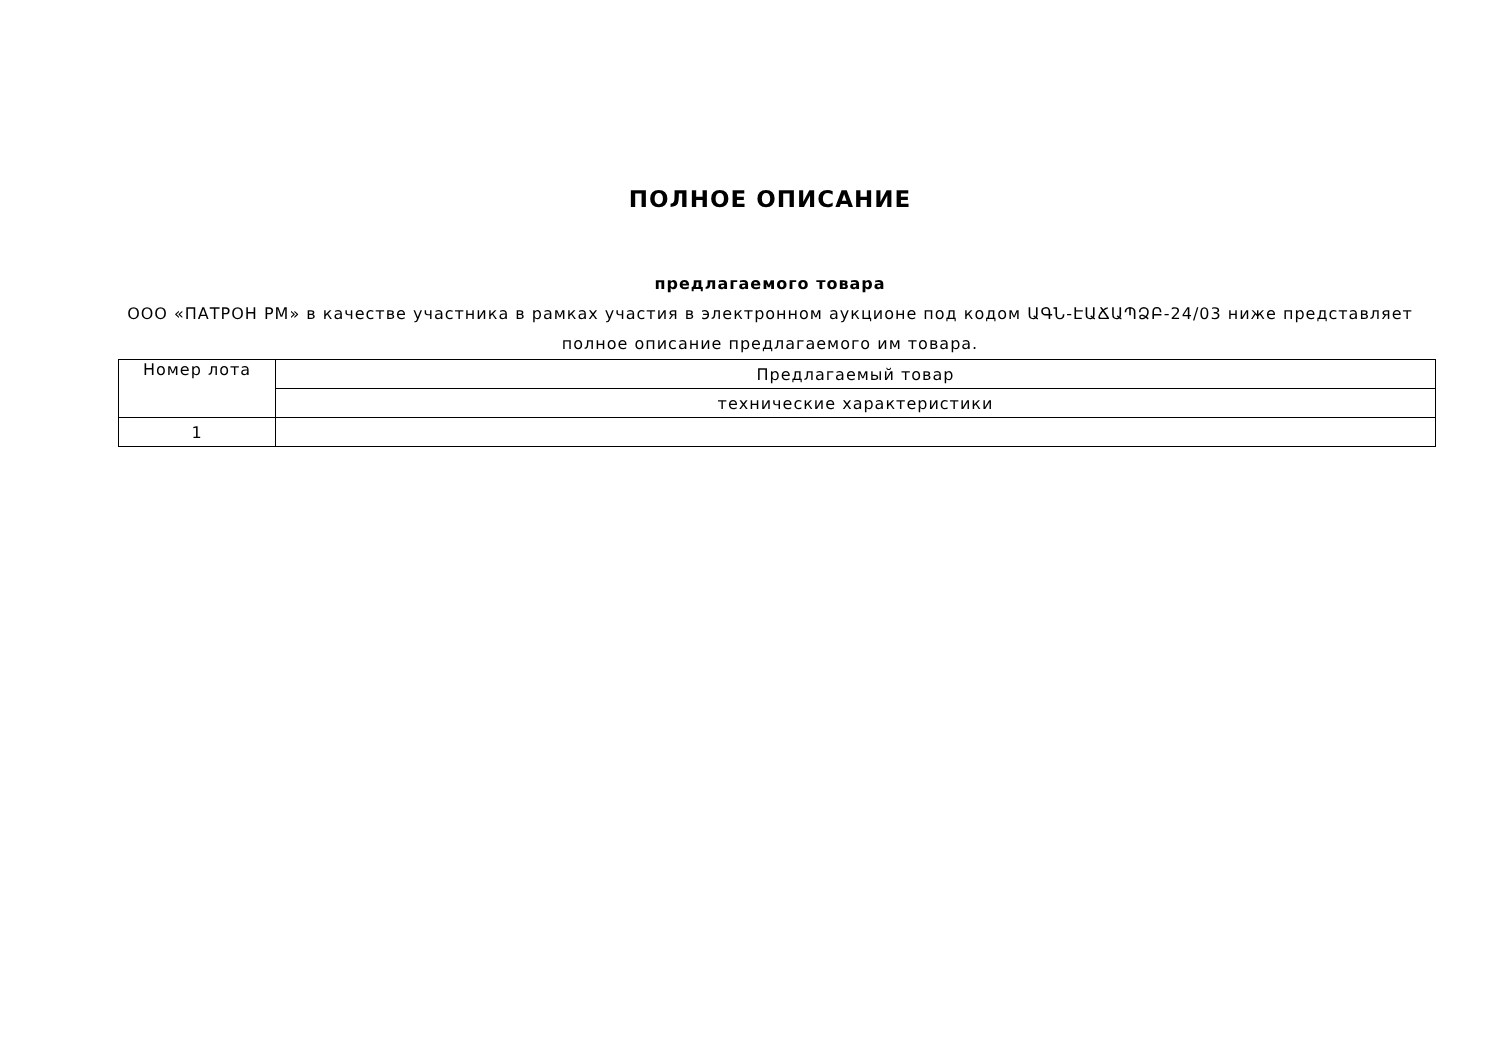ПОЛНОЕ ОПИСАНИЕ
предлагаемого товара
ООО «ПАТРОН РМ» в качестве участника в рамках участия в электронном аукционе под кодом ԱԳՆ-ԷԱՃԱՊՁԲ-24/03 ниже представляет полное описание предлагаемого им товара.
| Номер лота | Предлагаемый товар |
| | технические характеристики |
| 1 | |